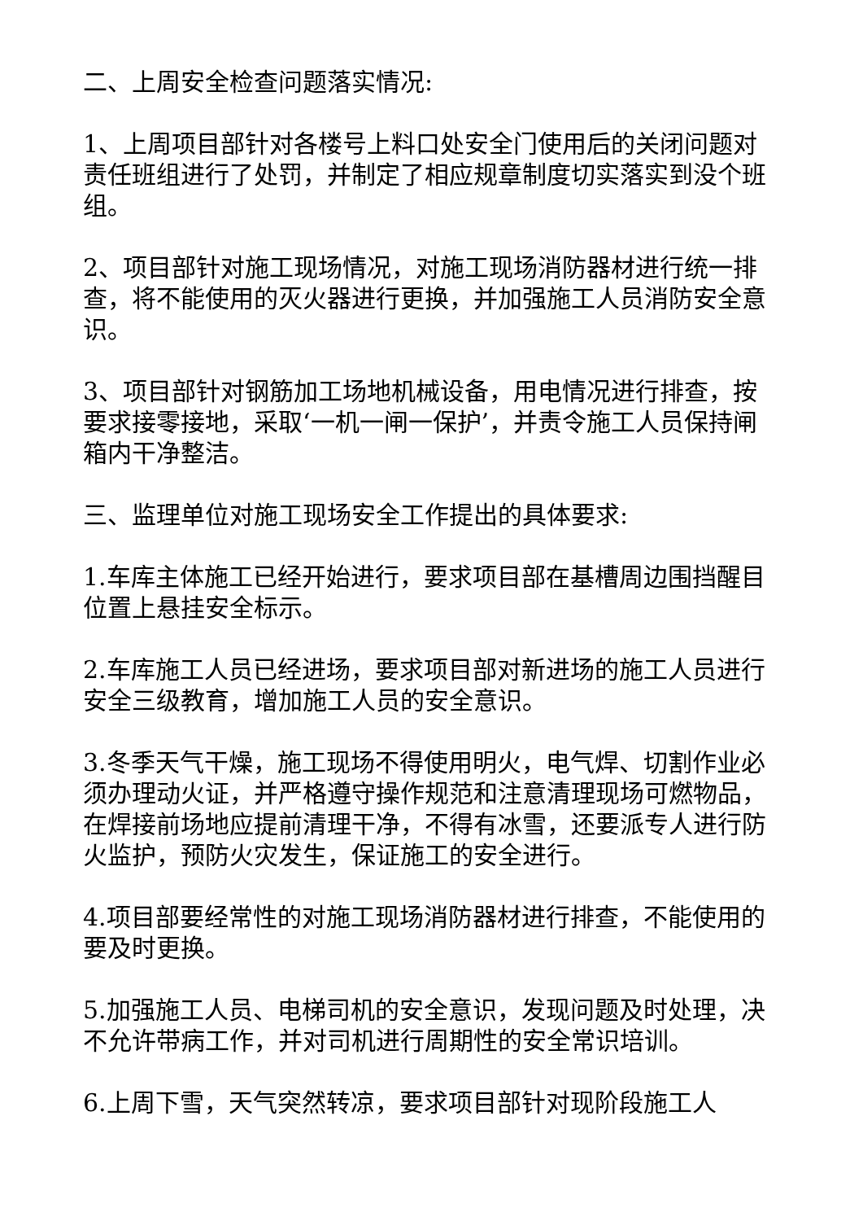二、上周安全检查问题落实情况:
1、上周项目部针对各楼号上料口处安全门使用后的关闭问题对责任班组进行了处罚，并制定了相应规章制度切实落实到没个班组。
2、项目部针对施工现场情况，对施工现场消防器材进行统一排查，将不能使用的灭火器进行更换，并加强施工人员消防安全意识。
3、项目部针对钢筋加工场地机械设备，用电情况进行排查，按要求接零接地，采取‘一机一闸一保护’，并责令施工人员保持闸箱内干净整洁。
三、监理单位对施工现场安全工作提出的具体要求:
1.车库主体施工已经开始进行，要求项目部在基槽周边围挡醒目位置上悬挂安全标示。
2.车库施工人员已经进场，要求项目部对新进场的施工人员进行安全三级教育，增加施工人员的安全意识。
3.冬季天气干燥，施工现场不得使用明火，电气焊、切割作业必须办理动火证，并严格遵守操作规范和注意清理现场可燃物品，在焊接前场地应提前清理干净，不得有冰雪，还要派专人进行防火监护，预防火灾发生，保证施工的安全进行。
4.项目部要经常性的对施工现场消防器材进行排查，不能使用的要及时更换。
5.加强施工人员、电梯司机的安全意识，发现问题及时处理，决不允许带病工作，并对司机进行周期性的安全常识培训。
6.上周下雪，天气突然转凉，要求项目部针对现阶段施工人